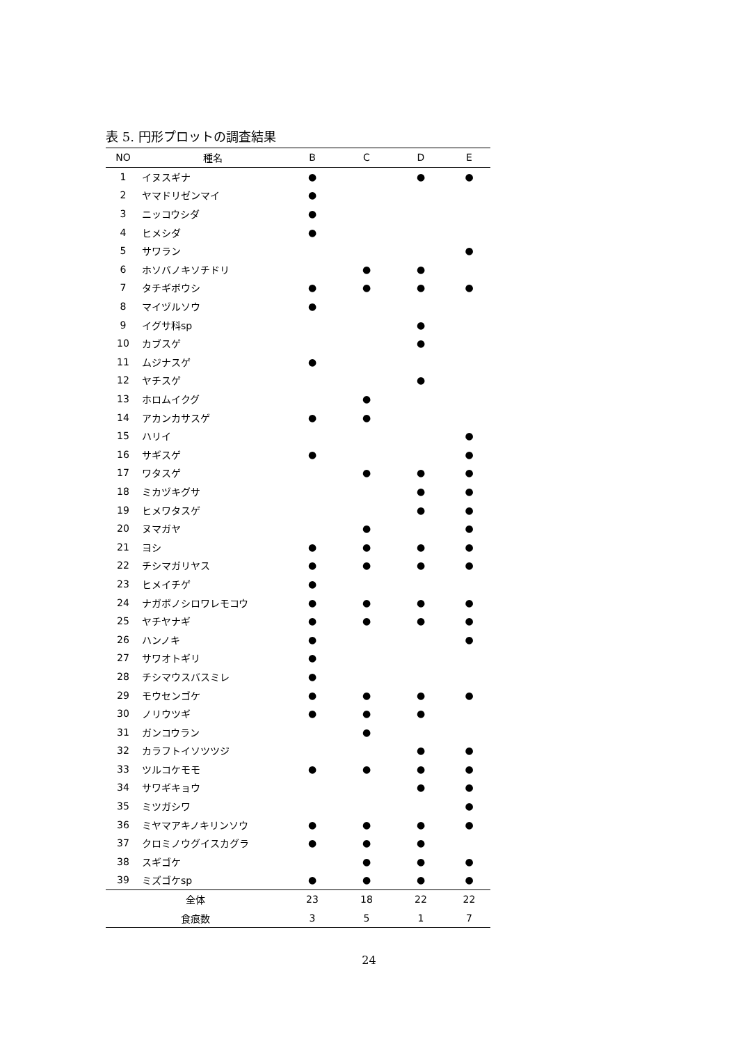表 5. 円形プロットの調査結果
| NO | 種名 | B | C | D | E |
| --- | --- | --- | --- | --- | --- |
| 1 | イヌスギナ | ● | | ● | ● |
| 2 | ヤマドリゼンマイ | ● | | | |
| 3 | ニッコウシダ | ● | | | |
| 4 | ヒメシダ | ● | | | |
| 5 | サワラン | | | | ● |
| 6 | ホソバノキソチドリ | | ● | ● | |
| 7 | タチギボウシ | ● | ● | ● | ● |
| 8 | マイヅルソウ | ● | | | |
| 9 | イグサ科sp | | | ● | |
| 10 | カブスゲ | | | ● | |
| 11 | ムジナスゲ | ● | | | |
| 12 | ヤチスゲ | | | ● | |
| 13 | ホロムイクグ | | ● | | |
| 14 | アカンカサスゲ | ● | ● | | |
| 15 | ハリイ | | | | ● |
| 16 | サギスゲ | ● | | | ● |
| 17 | ワタスゲ | | ● | ● | ● |
| 18 | ミカヅキグサ | | | ● | ● |
| 19 | ヒメワタスゲ | | | ● | ● |
| 20 | ヌマガヤ | | ● | | ● |
| 21 | ヨシ | ● | ● | ● | ● |
| 22 | チシマガリヤス | ● | ● | ● | ● |
| 23 | ヒメイチゲ | ● | | | |
| 24 | ナガボノシロワレモコウ | ● | ● | ● | ● |
| 25 | ヤチヤナギ | ● | ● | ● | ● |
| 26 | ハンノキ | ● | | | ● |
| 27 | サワオトギリ | ● | | | |
| 28 | チシマウスバスミレ | ● | | | |
| 29 | モウセンゴケ | ● | ● | ● | ● |
| 30 | ノリウツギ | ● | ● | ● | |
| 31 | ガンコウラン | | ● | | |
| 32 | カラフトイソツツジ | | | ● | ● |
| 33 | ツルコケモモ | ● | ● | ● | ● |
| 34 | サワギキョウ | | | ● | ● |
| 35 | ミツガシワ | | | | ● |
| 36 | ミヤマアキノキリンソウ | ● | ● | ● | ● |
| 37 | クロミノウグイスカグラ | ● | ● | ● | |
| 38 | スギゴケ | | ● | ● | ● |
| 39 | ミズゴケsp | ● | ● | ● | ● |
| 全体 | | 23 | 18 | 22 | 22 |
| 食痕数 | | 3 | 5 | 1 | 7 |
24